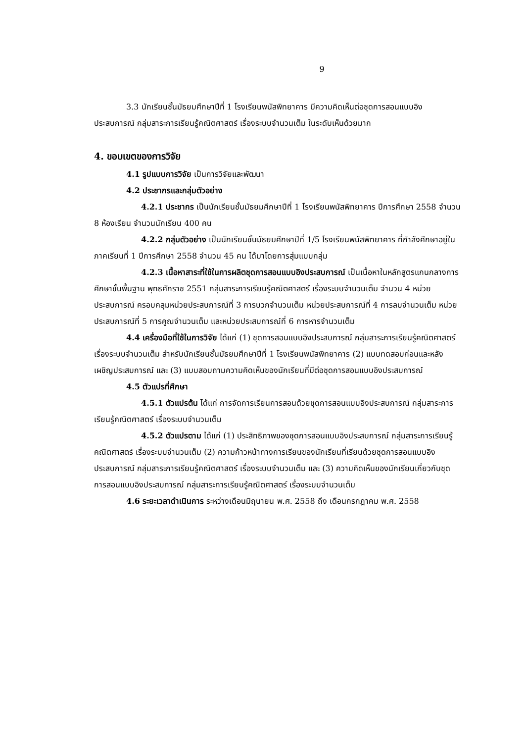9
3.3 นักเรียนชั้นมัธยมศึกษาปีที่ 1 โรงเรียนพนัสพิทยาคาร มีความคิดเห็นต่อชุดการสอนแบบอิงประสบการณ์ กลุ่มสาระการเรียนรู้คณิตศาสตร์ เรื่องระบบจำนวนเต็ม ในระดับเห็นด้วยมาก
4. ขอบเขตของการวิจัย
4.1 รูปแบบการวิจัย เป็นการวิจัยและพัฒนา
4.2 ประชากรและกลุ่มตัวอย่าง
4.2.1 ประชากร เป็นนักเรียนชั้นมัธยมศึกษาปีที่ 1 โรงเรียนพนัสพิทยาคาร ปีการศึกษา 2558 จำนวน 8 ห้องเรียน จำนวนนักเรียน 400 คน
4.2.2 กลุ่มตัวอย่าง เป็นนักเรียนชั้นมัธยมศึกษาปีที่ 1/5 โรงเรียนพนัสพิทยาคาร ที่กำลังศึกษาอยู่ในภาคเรียนที่ 1 ปีการศึกษา 2558 จำนวน 45 คน ได้มาโดยการสุ่มแบบกลุ่ม
4.2.3 เนื้อหาสาระที่ใช้ในการผลิตชุดการสอนแบบอิงประสบการณ์ เป็นเนื้อหาในหลักสูตรแกนกลางการศึกษาขั้นพื้นฐาน พุทธศักราช 2551 กลุ่มสาระการเรียนรู้คณิตศาสตร์ เรื่องระบบจำนวนเต็ม จำนวน 4 หน่วยประสบการณ์ ครอบคลุมหน่วยประสบการณ์ที่ 3 การบวกจำนวนเต็ม หน่วยประสบการณ์ที่ 4 การลบจำนวนเต็ม หน่วยประสบการณ์ที่ 5 การคูณจำนวนเต็ม และหน่วยประสบการณ์ที่ 6 การหารจำนวนเต็ม
4.4 เครื่องมือที่ใช้ในการวิจัย ได้แก่ (1) ชุดการสอนแบบอิงประสบการณ์ กลุ่มสาระการเรียนรู้คณิตศาสตร์ เรื่องระบบจำนวนเต็ม สำหรับนักเรียนชั้นมัธยมศึกษาปีที่ 1 โรงเรียนพนัสพิทยาคาร (2) แบบทดสอบก่อนและหลังเผชิญประสบการณ์ และ (3) แบบสอบถามความคิดเห็นของนักเรียนที่มีต่อชุดการสอนแบบอิงประสบการณ์
4.5 ตัวแปรที่ศึกษา
4.5.1 ตัวแปรต้น ได้แก่ การจัดการเรียนการสอนด้วยชุดการสอนแบบอิงประสบการณ์ กลุ่มสาระการเรียนรู้คณิตศาสตร์ เรื่องระบบจำนวนเต็ม
4.5.2 ตัวแปรตาม ได้แก่ (1) ประสิทธิภาพของชุดการสอนแบบอิงประสบการณ์ กลุ่มสาระการเรียนรู้คณิตศาสตร์ เรื่องระบบจำนวนเต็ม (2) ความก้าวหน้าทางการเรียนของนักเรียนที่เรียนด้วยชุดการสอนแบบอิงประสบการณ์ กลุ่มสาระการเรียนรู้คณิตศาสตร์ เรื่องระบบจำนวนเต็ม และ (3) ความคิดเห็นของนักเรียนเกี่ยวกับชุดการสอนแบบอิงประสบการณ์ กลุ่มสาระการเรียนรู้คณิตศาสตร์ เรื่องระบบจำนวนเต็ม
4.6 ระยะเวลาดำเนินการ ระหว่างเดือนมิถุนายน พ.ศ. 2558 ถึง เดือนกรกฎาคม พ.ศ. 2558